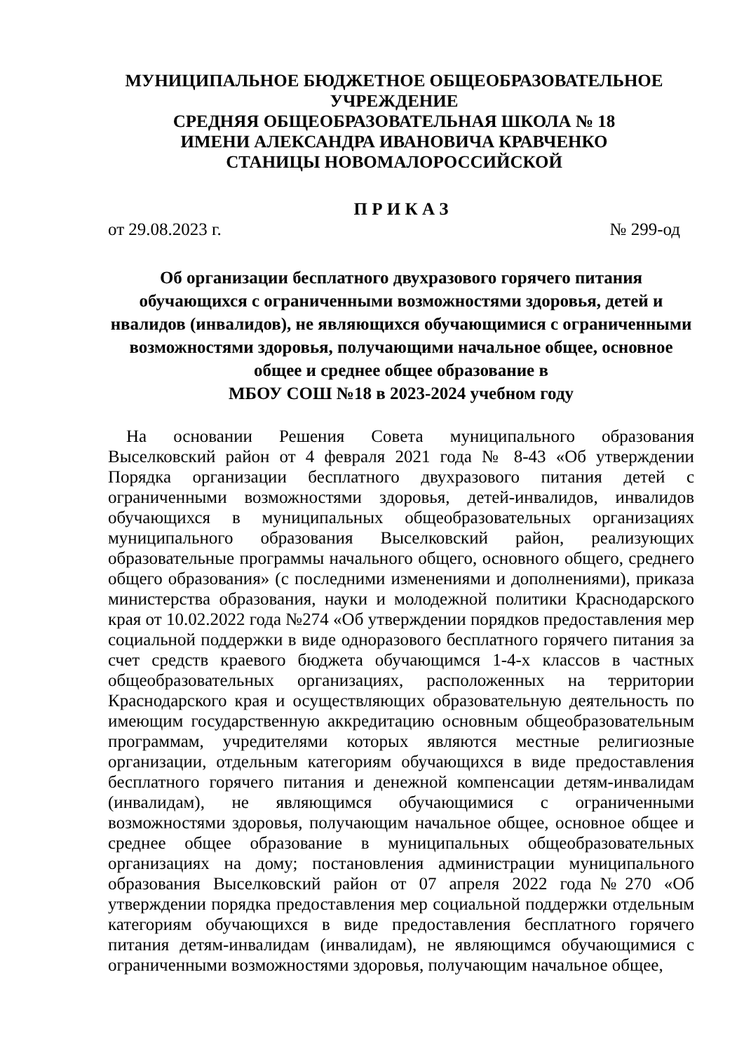МУНИЦИПАЛЬНОЕ БЮДЖЕТНОЕ ОБЩЕОБРАЗОВАТЕЛЬНОЕ
УЧРЕЖДЕНИЕ
СРЕДНЯЯ ОБЩЕОБРАЗОВАТЕЛЬНАЯ ШКОЛА № 18
ИМЕНИ АЛЕКСАНДРА ИВАНОВИЧА КРАВЧЕНКО
СТАНИЦЫ НОВОМАЛОРОССИЙСКОЙ
П Р И К А З
от 29.08.2023 г. № 299-од
Об организации бесплатного двухразового горячего питания обучающихся с ограниченными возможностями здоровья, детей и нвалидов (инвалидов), не являющихся обучающимися с ограниченными возможностями здоровья, получающими начальное общее, основное общее и среднее общее образование в
МБОУ СОШ №18 в 2023-2024 учебном году
На основании Решения Совета муниципального образования Выселковский район от 4 февраля 2021 года № 8-43 «Об утверждении Порядка организации бесплатного двухразового питания детей с ограниченными возможностями здоровья, детей-инвалидов, инвалидов обучающихся в муниципальных общеобразовательных организациях муниципального образования Выселковский район, реализующих образовательные программы начального общего, основного общего, среднего общего образования» (с последними изменениями и дополнениями), приказа министерства образования, науки и молодежной политики Краснодарского края от 10.02.2022 года №274 «Об утверждении порядков предоставления мер социальной поддержки в виде одноразового бесплатного горячего питания за счет средств краевого бюджета обучающимся 1-4-х классов в частных общеобразовательных организациях, расположенных на территории Краснодарского края и осуществляющих образовательную деятельность по имеющим государственную аккредитацию основным общеобразовательным программам, учредителями которых являются местные религиозные организации, отдельным категориям обучающихся в виде предоставления бесплатного горячего питания и денежной компенсации детям-инвалидам (инвалидам), не являющимся обучающимися с ограниченными возможностями здоровья, получающим начальное общее, основное общее и среднее общее образование в муниципальных общеобразовательных организациях на дому; постановления администрации муниципального образования Выселковский район от 07 апреля 2022 года№270 «Об утверждении порядка предоставления мер социальной поддержки отдельным категориям обучающихся в виде предоставления бесплатного горячего питания детям-инвалидам (инвалидам), не являющимся обучающимися с ограниченными возможностями здоровья, получающим начальное общее,